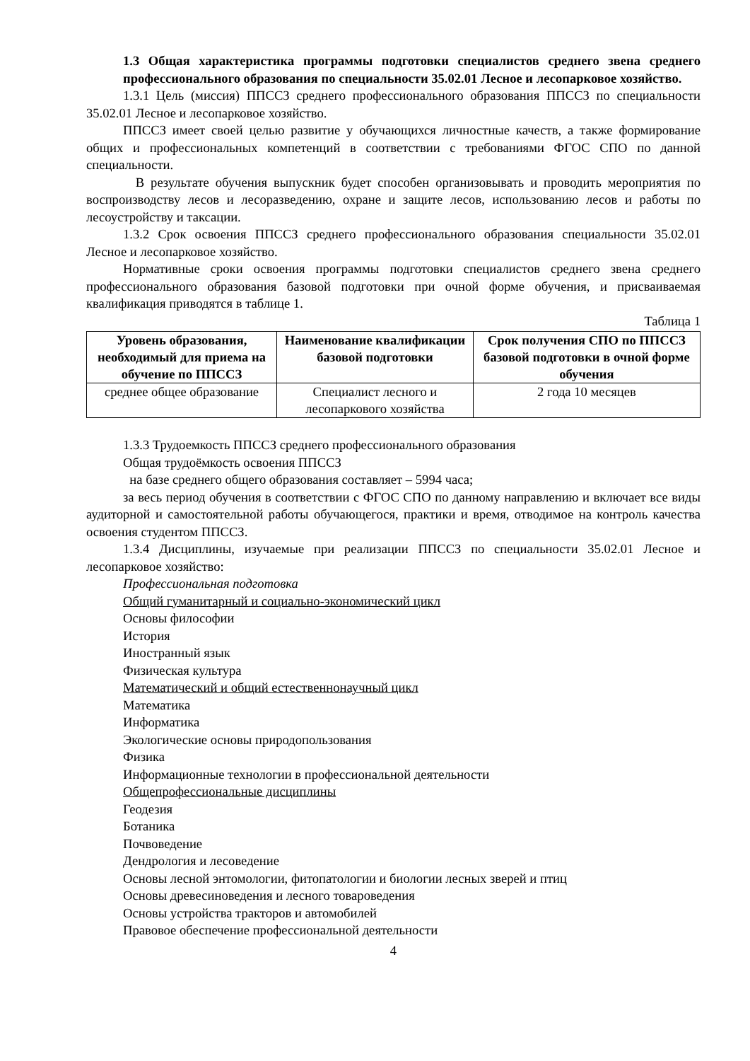1.3 Общая характеристика программы подготовки специалистов среднего звена среднего профессионального образования по специальности 35.02.01 Лесное и лесопарковое хозяйство.
1.3.1 Цель (миссия) ППССЗ среднего профессионального образования ППССЗ по специальности 35.02.01 Лесное и лесопарковое хозяйство.
ППССЗ имеет своей целью развитие у обучающихся личностные качеств, а также формирование общих и профессиональных компетенций в соответствии с требованиями ФГОС СПО по данной специальности.
В результате обучения выпускник будет способен организовывать и проводить мероприятия по воспроизводству лесов и лесоразведению, охране и защите лесов, использованию лесов и работы по лесоустройству и таксации.
1.3.2 Срок освоения ППССЗ среднего профессионального образования специальности 35.02.01 Лесное и лесопарковое хозяйство.
Нормативные сроки освоения программы подготовки специалистов среднего звена среднего профессионального образования базовой подготовки при очной форме обучения, и присваиваемая квалификация приводятся в таблице 1.
Таблица 1
| Уровень образования, необходимый для приема на обучение по ППССЗ | Наименование квалификации базовой подготовки | Срок получения СПО по ППССЗ базовой подготовки в очной форме обучения |
| --- | --- | --- |
| среднее общее образование | Специалист лесного и лесопаркового хозяйства | 2 года 10 месяцев |
1.3.3 Трудоемкость ППССЗ среднего профессионального образования
Общая трудоёмкость освоения ППССЗ
на базе среднего общего образования составляет – 5994 часа;
за весь период обучения в соответствии с ФГОС СПО по данному направлению и включает все виды аудиторной и самостоятельной работы обучающегося, практики и время, отводимое на контроль качества освоения студентом ППССЗ.
1.3.4 Дисциплины, изучаемые при реализации ППССЗ по специальности 35.02.01 Лесное и лесопарковое хозяйство:
Профессиональная подготовка
Общий гуманитарный и социально-экономический цикл
Основы философии
История
Иностранный язык
Физическая культура
Математический и общий естественнонаучный цикл
Математика
Информатика
Экологические основы природопользования
Физика
Информационные технологии в профессиональной деятельности
Общепрофессиональные дисциплины
Геодезия
Ботаника
Почвоведение
Дендрология и лесоведение
Основы лесной энтомологии, фитопатологии и биологии лесных зверей и птиц
Основы древесиноведения и лесного товароведения
Основы устройства тракторов и автомобилей
Правовое обеспечение профессиональной деятельности
4